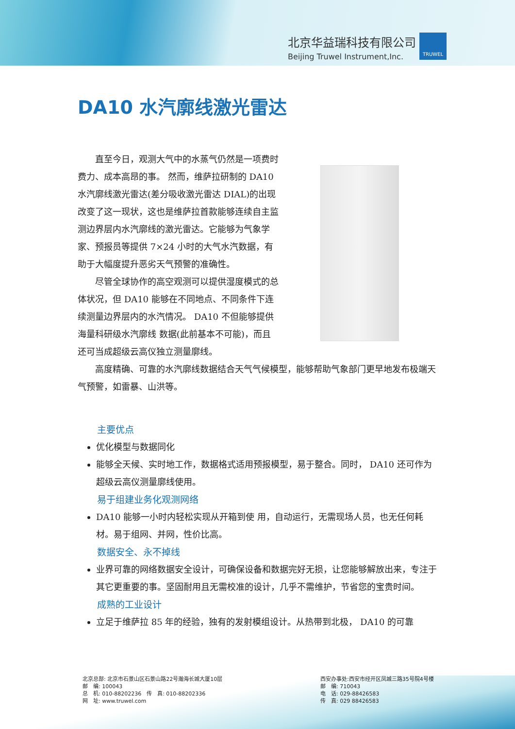北京华益瑞科技有限公司
Beijing Truwel Instrument,Inc.
TRUWEL
DA10 水汽廓线激光雷达
直至今日，观测大气中的水蒸气仍然是一项费时费力、成本高昂的事。 然而，维萨拉研制的 DA10 水汽廓线激光雷达(差分吸收激光雷达 DIAL)的出现改变了这一现状，这也是维萨拉首款能够连续自主监测边界层内水汽廓线的激光雷达。它能够为气象学家、预报员等提供 7×24 小时的大气水汽数据，有助于大幅度提升恶劣天气预警的准确性。
尽管全球协作的高空观测可以提供湿度模式的总体状况，但 DA10 能够在不同地点、不同条件下连续测量边界层内的水汽情况。 DA10 不但能够提供海量科研级水汽廓线 数据(此前基本不可能)，而且还可当成超级云高仪独立测量廓线。
高度精确、可靠的水汽廓线数据结合天气气候模型，能够帮助气象部门更早地发布极端天气预警，如雷暴、山洪等。
主要优点
优化模型与数据同化
能够全天候、实时地工作，数据格式适用预报模型，易于整合。同时， DA10 还可作为超级云高仪测量廓线使用。
易于组建业务化观测网络
DA10 能够一小时内轻松实现从开箱到使 用，自动运行，无需现场人员，也无任何耗材。易于组网、并网，性价比高。
数据安全、永不掉线
业界可靠的网络数据安全设计，可确保设备和数据完好无损，让您能够解放出来，专注于其它更重要的事。坚固耐用且无需校准的设计，几乎不需维护，节省您的宝贵时间。
成熟的工业设计
立足于维萨拉 85 年的经验，独有的发射模组设计。从热带到北极， DA10 的可靠
北京总部: 北京市石景山区石景山路22号瀚海长城大厦10层
邮　编: 100043
总　机: 010-88202236　传　真: 010-88202336
网　址: www.truwel.com
西安办事处:西安市经开区凤城三路35号院4号楼
邮　编: 710043
电　话: 029-88426583
传　真: 029 88426583